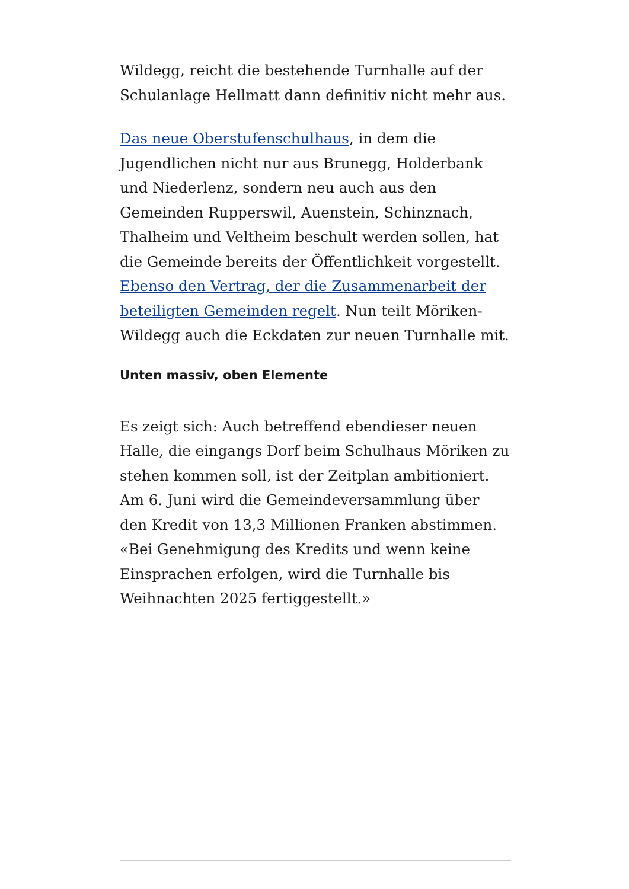Wildegg, reicht die bestehende Turnhalle auf der Schulanlage Hellmatt dann definitiv nicht mehr aus.
Das neue Oberstufenschulhaus, in dem die Jugendlichen nicht nur aus Brunegg, Holderbank und Niederlenz, sondern neu auch aus den Gemeinden Rupperswil, Auenstein, Schinznach, Thalheim und Veltheim beschult werden sollen, hat die Gemeinde bereits der Öffentlichkeit vorgestellt. Ebenso den Vertrag, der die Zusammenarbeit der beteiligten Gemeinden regelt. Nun teilt Möriken-Wildegg auch die Eckdaten zur neuen Turnhalle mit.
Unten massiv, oben Elemente
Es zeigt sich: Auch betreffend ebendieser neuen Halle, die eingangs Dorf beim Schulhaus Möriken zu stehen kommen soll, ist der Zeitplan ambitioniert. Am 6. Juni wird die Gemeindeversammlung über den Kredit von 13,3 Millionen Franken abstimmen. «Bei Genehmigung des Kredits und wenn keine Einsprachen erfolgen, wird die Turnhalle bis Weihnachten 2025 fertiggestellt.»